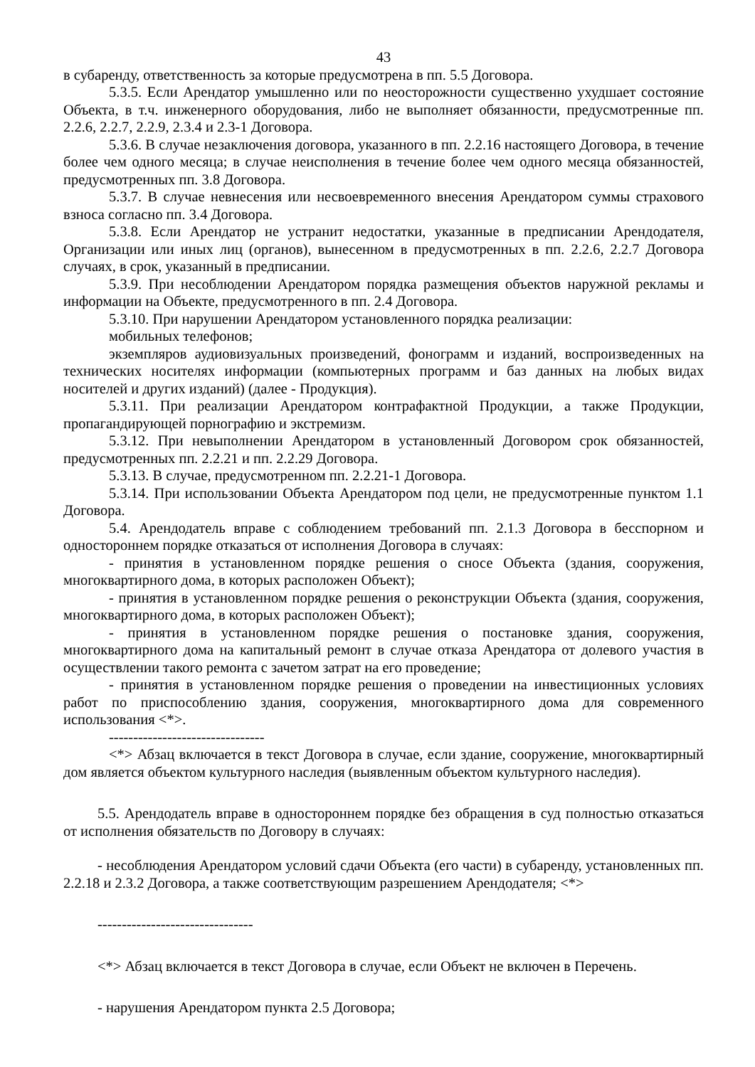43
в субаренду, ответственность за которые предусмотрена в пп. 5.5 Договора.
5.3.5. Если Арендатор умышленно или по неосторожности существенно ухудшает состояние Объекта, в т.ч. инженерного оборудования, либо не выполняет обязанности, предусмотренные пп. 2.2.6, 2.2.7, 2.2.9, 2.3.4 и 2.3-1 Договора.
5.3.6. В случае незаключения договора, указанного в пп. 2.2.16 настоящего Договора, в течение более чем одного месяца; в случае неисполнения в течение более чем одного месяца обязанностей, предусмотренных пп. 3.8 Договора.
5.3.7. В случае невнесения или несвоевременного внесения Арендатором суммы страхового взноса согласно пп. 3.4 Договора.
5.3.8. Если Арендатор не устранит недостатки, указанные в предписании Арендодателя, Организации или иных лиц (органов), вынесенном в предусмотренных в пп. 2.2.6, 2.2.7 Договора случаях, в срок, указанный в предписании.
5.3.9. При несоблюдении Арендатором порядка размещения объектов наружной рекламы и информации на Объекте, предусмотренного в пп. 2.4 Договора.
5.3.10. При нарушении Арендатором установленного порядка реализации:
мобильных телефонов;
экземпляров аудиовизуальных произведений, фонограмм и изданий, воспроизведенных на технических носителях информации (компьютерных программ и баз данных на любых видах носителей и других изданий) (далее - Продукция).
5.3.11. При реализации Арендатором контрафактной Продукции, а также Продукции, пропагандирующей порнографию и экстремизм.
5.3.12. При невыполнении Арендатором в установленный Договором срок обязанностей, предусмотренных пп. 2.2.21 и пп. 2.2.29 Договора.
5.3.13. В случае, предусмотренном пп. 2.2.21-1 Договора.
5.3.14. При использовании Объекта Арендатором под цели, не предусмотренные пунктом 1.1 Договора.
5.4. Арендодатель вправе с соблюдением требований пп. 2.1.3 Договора в бесспорном и одностороннем порядке отказаться от исполнения Договора в случаях:
- принятия в установленном порядке решения о сносе Объекта (здания, сооружения, многоквартирного дома, в которых расположен Объект);
- принятия в установленном порядке решения о реконструкции Объекта (здания, сооружения, многоквартирного дома, в которых расположен Объект);
- принятия в установленном порядке решения о постановке здания, сооружения, многоквартирного дома на капитальный ремонт в случае отказа Арендатора от долевого участия в осуществлении такого ремонта с зачетом затрат на его проведение;
- принятия в установленном порядке решения о проведении на инвестиционных условиях работ по приспособлению здания, сооружения, многоквартирного дома для современного использования <*>.
--------------------------------
<*> Абзац включается в текст Договора в случае, если здание, сооружение, многоквартирный дом является объектом культурного наследия (выявленным объектом культурного наследия).
5.5. Арендодатель вправе в одностороннем порядке без обращения в суд полностью отказаться от исполнения обязательств по Договору в случаях:
- несоблюдения Арендатором условий сдачи Объекта (его части) в субаренду, установленных пп. 2.2.18 и 2.3.2 Договора, а также соответствующим разрешением Арендодателя; <*>
--------------------------------
<*> Абзац включается в текст Договора в случае, если Объект не включен в Перечень.
- нарушения Арендатором пункта 2.5 Договора;